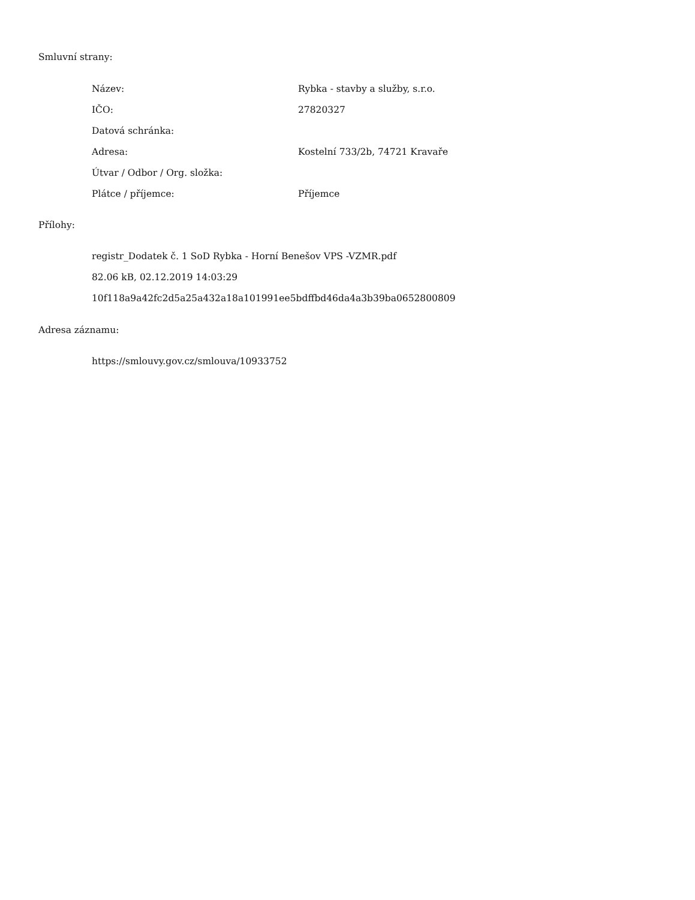Smluvní strany:
| Název: | Rybka - stavby a služby, s.r.o. |
| IČO: | 27820327 |
| Datová schránka: | |
| Adresa: | Kostelní 733/2b, 74721 Kravaře |
| Útvar / Odbor / Org. složka: | |
| Plátce / příjemce: | Příjemce |
Přílohy:
registr_Dodatek č. 1 SoD Rybka - Horní Benešov VPS -VZMR.pdf
82.06 kB, 02.12.2019 14:03:29
10f118a9a42fc2d5a25a432a18a101991ee5bdffbd46da4a3b39ba0652800809
Adresa záznamu:
https://smlouvy.gov.cz/smlouva/10933752